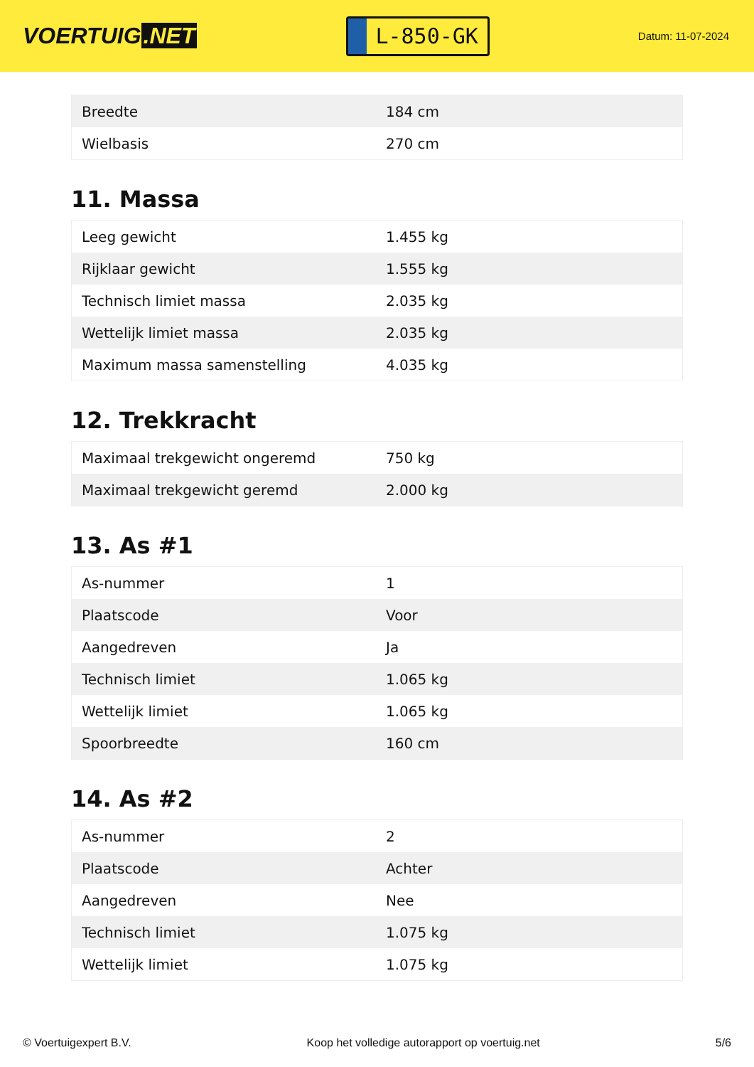VOERTUIG.NET
L-850-GK
Datum: 11-07-2024
| Breedte | 184 cm |
| Wielbasis | 270 cm |
11. Massa
| Leeg gewicht | 1.455 kg |
| Rijklaar gewicht | 1.555 kg |
| Technisch limiet massa | 2.035 kg |
| Wettelijk limiet massa | 2.035 kg |
| Maximum massa samenstelling | 4.035 kg |
12. Trekkracht
| Maximaal trekgewicht ongeremd | 750 kg |
| Maximaal trekgewicht geremd | 2.000 kg |
13. As #1
| As-nummer | 1 |
| Plaatscode | Voor |
| Aangedreven | Ja |
| Technisch limiet | 1.065 kg |
| Wettelijk limiet | 1.065 kg |
| Spoorbreedte | 160 cm |
14. As #2
| As-nummer | 2 |
| Plaatscode | Achter |
| Aangedreven | Nee |
| Technisch limiet | 1.075 kg |
| Wettelijk limiet | 1.075 kg |
© Voertuigexpert B.V. Koop het volledige autorapport op voertuig.net 5/6